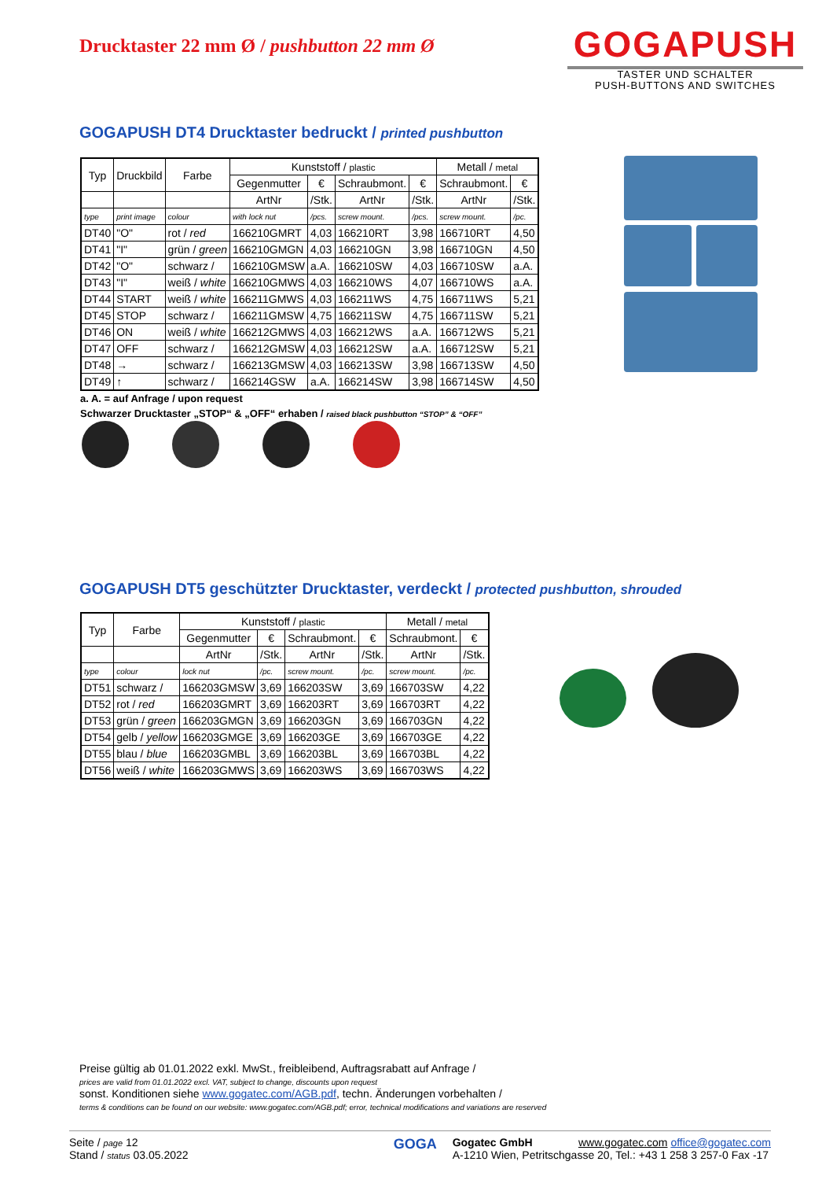Drucktaster 22 mm Ø / pushbutton 22 mm Ø
GOGAPUSH
TASTER UND SCHALTER
PUSH-BUTTONS AND SWITCHES
GOGAPUSH DT4 Drucktaster bedruckt / printed pushbutton
| Typ | Druckbild | Farbe | Kunststoff / plastic | | | | Metall / metal | |
| --- | --- | --- | --- | --- | --- | --- | --- | --- |
| | | | Gegenmutter | € | Schraubmont. | € | Schraubmont. | € |
| | | | ArtNr | /Stk. | ArtNr | /Stk. | ArtNr | /Stk. |
| type | print image | colour | with lock nut | /pcs. | screw mount. | /pcs. | screw mount. | /pc. |
| DT40 | "O" | rot / red | 166210GMRT | 4,03 | 166210RT | 3,98 | 166710RT | 4,50 |
| DT41 | "I" | grün / green | 166210GMGN | 4,03 | 166210GN | 3,98 | 166710GN | 4,50 |
| DT42 | "O" | schwarz / | 166210GMSW | a.A. | 166210SW | 4,03 | 166710SW | a.A. |
| DT43 | "I" | weiß / white | 166210GMWS | 4,03 | 166210WS | 4,07 | 166710WS | a.A. |
| DT44 | START | weiß / white | 166211GMWS | 4,03 | 166211WS | 4,75 | 166711WS | 5,21 |
| DT45 | STOP | schwarz / | 166211GMSW | 4,75 | 166211SW | 4,75 | 166711SW | 5,21 |
| DT46 | ON | weiß / white | 166212GMWS | 4,03 | 166212WS | a.A. | 166712WS | 5,21 |
| DT47 | OFF | schwarz / | 166212GMSW | 4,03 | 166212SW | a.A. | 166712SW | 5,21 |
| DT48 | → | schwarz / | 166213GMSW | 4,03 | 166213SW | 3,98 | 166713SW | 4,50 |
| DT49 | ↑ | schwarz / | 166214GSW | a.A. | 166214SW | 3,98 | 166714SW | 4,50 |
a. A. = auf Anfrage / upon request
Schwarzer Drucktaster „STOP“ & „OFF“ erhaben / raised black pushbutton “STOP” & “OFF”
GOGAPUSH DT5 geschützter Drucktaster, verdeckt / protected pushbutton, shrouded
| Typ | Farbe | Kunststoff / plastic | | | | Metall / metal | |
| --- | --- | --- | --- | --- | --- | --- | --- |
| | | Gegenmutter | € | Schraubmont. | € | Schraubmont. | € |
| | | ArtNr | /Stk. | ArtNr | /Stk. | ArtNr | /Stk. |
| type | colour | lock nut | /pc. | screw mount. | /pc. | screw mount. | /pc. |
| DT51 | schwarz / | 166203GMSW | 3,69 | 166203SW | 3,69 | 166703SW | 4,22 |
| DT52 | rot / red | 166203GMRT | 3,69 | 166203RT | 3,69 | 166703RT | 4,22 |
| DT53 | grün / green | 166203GMGN | 3,69 | 166203GN | 3,69 | 166703GN | 4,22 |
| DT54 | gelb / yellow | 166203GMGE | 3,69 | 166203GE | 3,69 | 166703GE | 4,22 |
| DT55 | blau / blue | 166203GMBL | 3,69 | 166203BL | 3,69 | 166703BL | 4,22 |
| DT56 | weiß / white | 166203GMWS | 3,69 | 166203WS | 3,69 | 166703WS | 4,22 |
Preise gültig ab 01.01.2022 exkl. MwSt., freibleibend, Auftragsrabatt auf Anfrage /
prices are valid from 01.01.2022 excl. VAT, subject to change, discounts upon request
sonst. Konditionen siehe www.gogatec.com/AGB.pdf, techn. Änderungen vorbehalten /
terms & conditions can be found on our website: www.gogatec.com/AGB.pdf; error, technical modifications and variations are reserved
Seite / page 12
Stand / status 03.05.2022
GOGA
Gogatec GmbH www.gogatec.com office@gogatec.com
A-1210 Wien, Petritschgasse 20, Tel.: +43 1 258 3 257-0 Fax -17